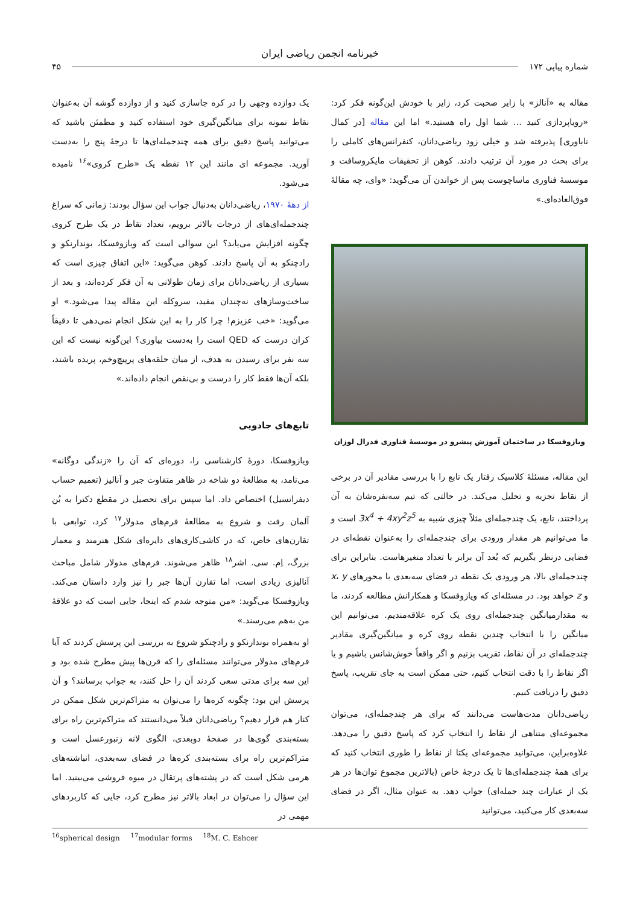خبرنامه انجمن ریاضی ایران
شماره پیاپی ۱۷۲ ۴۵
مقاله به «آنالز» با زایر صحبت کرد، زایر با خودش این‌گونه فکر کرد: «رویاپردازی کنید … شما اول راه هستید.» اما این مقاله [در کمال ناباوری] پذیرفته شد و خیلی زود ریاضی‌دانان، کنفرانس‌های کاملی را برای بحث در مورد آن ترتیب دادند. کوهن از تحقیقات مایکروسافت و موسسهٔ فناوری ماساچوست پس از خواندن آن می‌گوید: «وای، چه مقالهٔ فوق‌العاده‌ای.»
ویازوفسکا در ساختمان آموزش پیشرو در موسسهٔ فناوری فدرال لوزان
این مقاله، مسئلهٔ کلاسیک رفتار یک تابع را با بررسی مقادیر آن در برخی از نقاط تجزیه و تحلیل می‌کند. در حالتی که تیم سه‌نفره‌شان به آن پرداختند، تابع، یک چندجمله‌ای مثلاً چیزی شبیه به 3x<sup>4</sup> + 4xy<sup>2</sup>z<sup>5</sup> است و ما می‌توانیم هر مقدار ورودی برای چندجمله‌ای را به‌عنوان نقطه‌ای در فضایی درنظر بگیریم که بُعد آن برابر با تعداد متغیرهاست. بنابراین برای چندجمله‌ای بالا، هر ورودی یک نقطه در فضای سه‌بعدی با محورهای x، y و z خواهد بود. در مسئله‌ای که ویازوفسکا و همکارانش مطالعه کردند، ما به مقدارمیانگین چندجمله‌ای روی یک کره علاقه‌مندیم. می‌توانیم این میانگین را با انتخاب چندین نقطه روی کره و میانگین‌گیری مقادیر چندجمله‌ای در آن نقاط، تقریب بزنیم و اگر واقعاً خوش‌شانس باشیم و یا اگر نقاط را با دقت انتخاب کنیم، حتی ممکن است به جای تقریب، پاسخ دقیق را دریافت کنیم.
ریاضی‌دانان مدت‌هاست می‌دانند که برای هر چندجمله‌ای، می‌توان مجموعه‌ای متناهی از نقاط را انتخاب کرد که پاسخ دقیق را می‌دهد. علاوه‌براین، می‌توانید مجموعه‌ای یکتا از نقاط را طوری انتخاب کنید که برای همهٔ چندجمله‌ای‌ها تا یک درجهٔ خاص (بالاترین مجموع توان‌ها در هر یک از عبارات چند جمله‌ای) جواب دهد. به عنوان مثال، اگر در فضای سه‌بعدی کار می‌کنید، می‌توانید
یک دوازده وجهی را در کره جاسازی کنید و از دوازده گوشه آن به‌عنوان نقاط نمونه برای میانگین‌گیری خود استفاده کنید و مطمئن باشید که می‌توانید پاسخ دقیق برای همه چندجمله‌ای‌ها تا درجهٔ پنج را به‌دست آورید. مجموعه ای مانند این ۱۲ نقطه یک «طرح کروی»<sup>۱۶</sup> نامیده می‌شود.
از دههٔ ۱۹۷۰، ریاضی‌دانان به‌دنبال جواب این سؤال بودند: زمانی که سراغ چندجمله‌ای‌های از درجات بالاتر برویم، تعداد نقاط در یک طرح کروی چگونه افزایش می‌یابد؟ این سوالی است که ویازوفسکا، بوندارنکو و رادچنکو به آن پاسخ دادند. کوهن می‌گوید: «این اتفاق چیزی است که بسیاری از ریاضی‌دانان برای زمان طولانی به آن فکر کرده‌اند، و بعد از ساخت‌وسازهای نه‌چندان مفید، سروکله این مقاله پیدا می‌شود.» او می‌گوید: «خب عزیزم! چرا کار را به این شکل انجام نمی‌دهی تا دقیقاً کران درست که QED است را به‌دست بیاوری؟ این‌گونه نیست که این سه نفر برای رسیدن به هدف، از میان حلقه‌های پرپیچ‌وخم، پریده باشند، بلکه آن‌ها فقط کار را درست و بی‌نقص انجام داده‌اند.»
تابع‌های جادویی
ویازوفسکا، دورهٔ کارشناسی را، دوره‌ای که آن را «زندگی دوگانه» می‌نامد، به مطالعهٔ دو شاخه در ظاهر متفاوت جبر و آنالیز (تعمیم حساب دیفرانسیل) اختصاص داد. اما سپس برای تحصیل در مقطع دکترا به بُن آلمان رفت و شروع به مطالعهٔ فرم‌های مدولار<sup>۱۷</sup> کرد، توابعی با تقارن‌های خاص، که در کاشی‌کاری‌های دایره‌ای شکل هنرمند و معمار بزرگ، اِم. سی. اشر<sup>۱۸</sup> ظاهر می‌شوند. فرم‌های مدولار شامل مباحث آنالیزی زیادی است، اما تقارن آن‌ها جبر را نیز وارد داستان می‌کند. ویازوفسکا می‌گوید: «من متوجه شدم که اینجا، جایی است که دو علاقهٔ من به‌هم می‌رسند.»
او به‌همراه بوندارنکو و رادچنکو شروع به بررسی این پرسش کردند که آیا فرم‌های مدولار می‌توانند مسئله‌ای را که قرن‌ها پیش مطرح شده بود و این سه برای مدتی سعی کردند آن را حل کنند، به جواب برسانند؟ و آن پرسش این بود: چگونه کره‌ها را می‌توان به متراکم‌ترین شکل ممکن در کنار هم قرار دهیم؟ ریاضی‌دانان قبلاً می‌دانستند که متراکم‌ترین راه برای بسته‌بندی گوی‌ها در صفحهٔ دوبعدی، الگوی لانه زنبورعسل است و متراکم‌ترین راه برای بسته‌بندی کره‌ها در فضای سه‌بعدی، انباشته‌های هرمی شکل است که در پشته‌های پرتقال در میوه فروشی می‌بینید. اما این سؤال را می‌توان در ابعاد بالاتر نیز مطرح کرد، جایی که کاربردهای مهمی در
<sup>16</sup> spherical design <sup>17</sup>modular forms <sup>18</sup>M. C. Eshcer